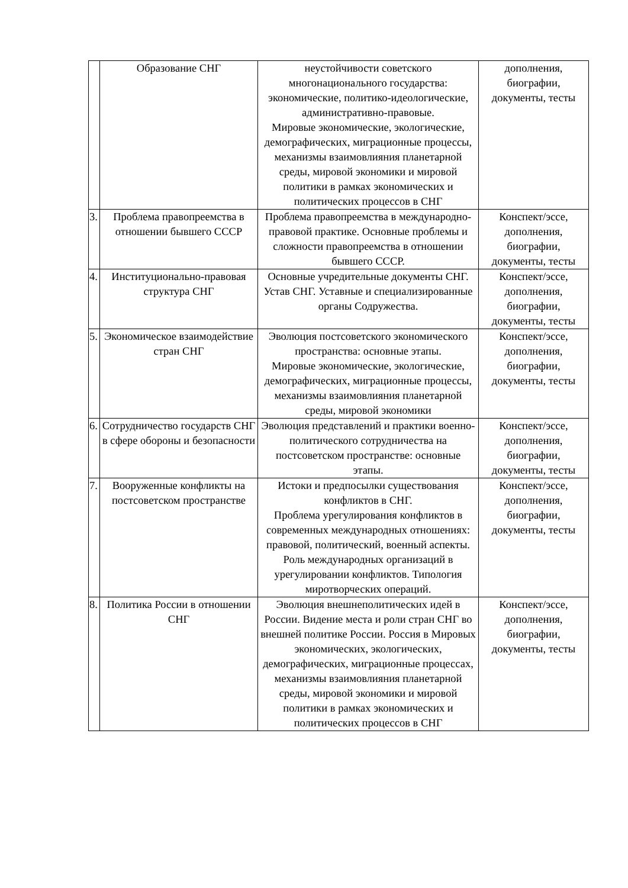| | Образование СНГ | неустойчивости советского многонационального государства: экономические, политико-идеологические, административно-правовые. Мировые экономические, экологические, демографических, миграционные процессы, механизмы взаимовлияния планетарной среды, мировой экономики и мировой политики в рамках экономических и политических процессов в СНГ | дополнения, биографии, документы, тесты |
| 3. | Проблема правопреемства в отношении бывшего СССР | Проблема правопреемства в международно-правовой практике. Основные проблемы и сложности правопреемства в отношении бывшего СССР. | Конспект/эссе, дополнения, биографии, документы, тесты |
| 4. | Институционально-правовая структура СНГ | Основные учредительные документы СНГ. Устав СНГ. Уставные и специализированные органы Содружества. | Конспект/эссе, дополнения, биографии, документы, тесты |
| 5. | Экономическое взаимодействие стран СНГ | Эволюция постсоветского экономического пространства: основные этапы. Мировые экономические, экологические, демографических, миграционные процессы, механизмы взаимовлияния планетарной среды, мировой экономики | Конспект/эссе, дополнения, биографии, документы, тесты |
| 6. | Сотрудничество государств СНГ в сфере обороны и безопасности | Эволюция представлений и практики военно-политического сотрудничества на постсоветском пространстве: основные этапы. | Конспект/эссе, дополнения, биографии, документы, тесты |
| 7. | Вооруженные конфликты на постсоветском пространстве | Истоки и предпосылки существования конфликтов в СНГ. Проблема урегулирования конфликтов в современных международных отношениях: правовой, политический, военный аспекты. Роль международных организаций в урегулировании конфликтов. Типология миротворческих операций. | Конспект/эссе, дополнения, биографии, документы, тесты |
| 8. | Политика России в отношении СНГ | Эволюция внешнеполитических идей в России. Видение места и роли стран СНГ во внешней политике России. Россия в Мировых экономических, экологических, демографических, миграционные процессах, механизмы взаимовлияния планетарной среды, мировой экономики и мировой политики в рамках экономических и политических процессов в СНГ | Конспект/эссе, дополнения, биографии, документы, тесты |